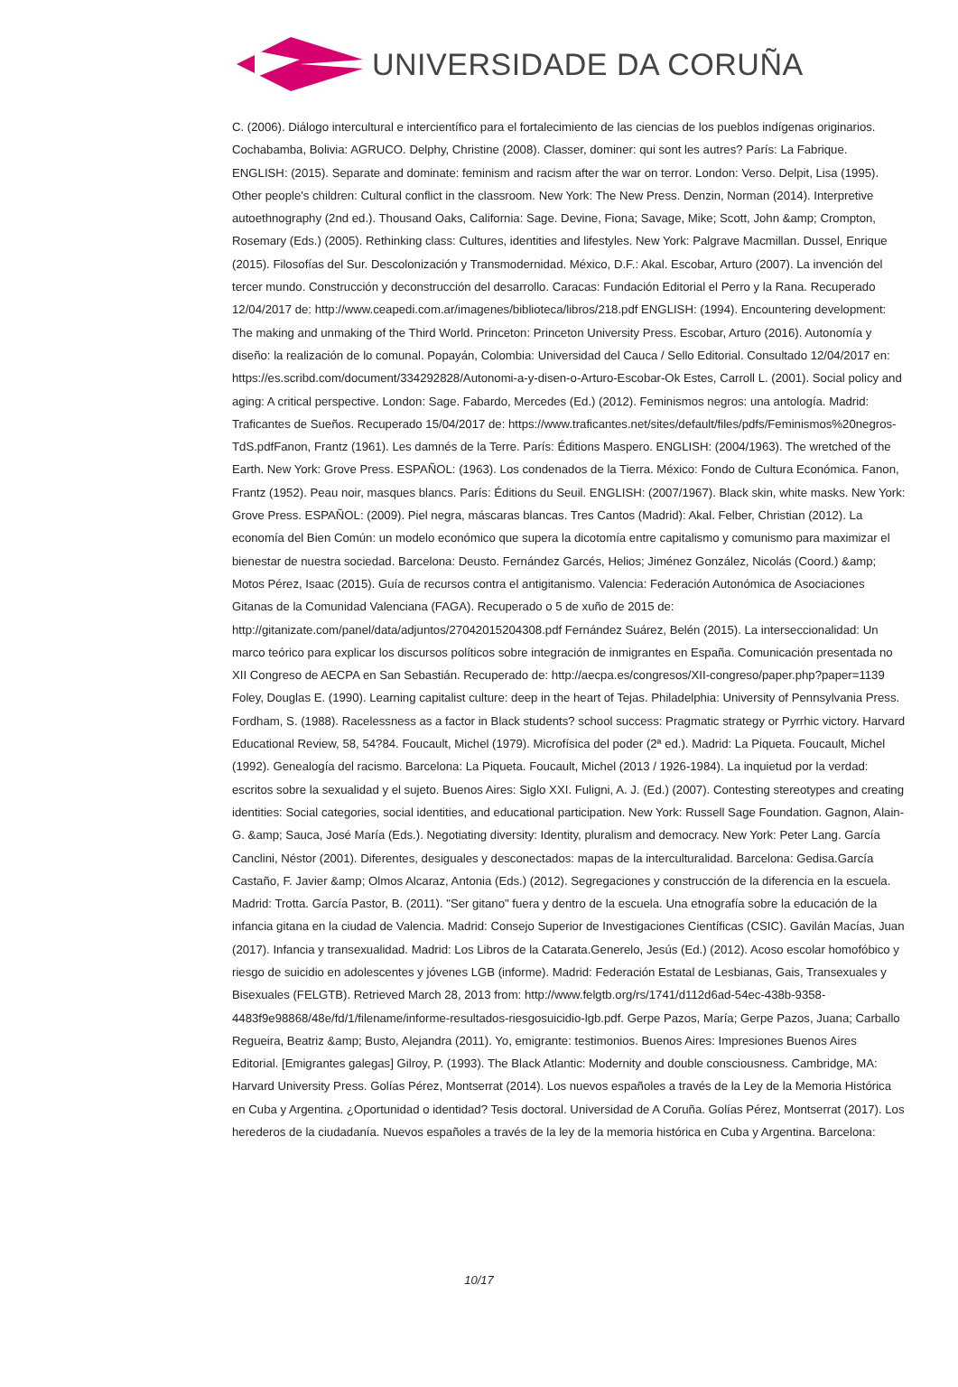UNIVERSIDADE DA CORUÑA
C. (2006). Diálogo intercultural e intercientífico para el fortalecimiento de las ciencias de los pueblos indígenas originarios. Cochabamba, Bolivia: AGRUCO. Delphy, Christine (2008). Classer, dominer: qui sont les autres? París: La Fabrique. ENGLISH: (2015). Separate and dominate: feminism and racism after the war on terror. London: Verso. Delpit, Lisa (1995). Other people's children: Cultural conflict in the classroom. New York: The New Press. Denzin, Norman (2014). Interpretive autoethnography (2nd ed.). Thousand Oaks, California: Sage. Devine, Fiona; Savage, Mike; Scott, John &amp; Crompton, Rosemary (Eds.) (2005). Rethinking class: Cultures, identities and lifestyles. New York: Palgrave Macmillan. Dussel, Enrique (2015). Filosofías del Sur. Descolonización y Transmodernidad. México, D.F.: Akal. Escobar, Arturo (2007). La invención del tercer mundo. Construcción y deconstrucción del desarrollo. Caracas: Fundación Editorial el Perro y la Rana. Recuperado 12/04/2017 de: http://www.ceapedi.com.ar/imagenes/biblioteca/libros/218.pdf ENGLISH: (1994). Encountering development: The making and unmaking of the Third World. Princeton: Princeton University Press. Escobar, Arturo (2016). Autonomía y diseño: la realización de lo comunal. Popayán, Colombia: Universidad del Cauca / Sello Editorial. Consultado 12/04/2017 en: https://es.scribd.com/document/334292828/Autonomi-a-y-disen-o-Arturo-Escobar-Ok Estes, Carroll L. (2001). Social policy and aging: A critical perspective. London: Sage. Fabardo, Mercedes (Ed.) (2012). Feminismos negros: una antología. Madrid: Traficantes de Sueños. Recuperado 15/04/2017 de: https://www.traficantes.net/sites/default/files/pdfs/Feminismos%20negros-TdS.pdfFanon, Frantz (1961). Les damnés de la Terre. París: Éditions Maspero. ENGLISH: (2004/1963). The wretched of the Earth. New York: Grove Press. ESPAÑOL: (1963). Los condenados de la Tierra. México: Fondo de Cultura Económica. Fanon, Frantz (1952). Peau noir, masques blancs. París: Éditions du Seuil. ENGLISH: (2007/1967). Black skin, white masks. New York: Grove Press. ESPAÑOL: (2009). Piel negra, máscaras blancas. Tres Cantos (Madrid): Akal. Felber, Christian (2012). La economía del Bien Común: un modelo económico que supera la dicotomía entre capitalismo y comunismo para maximizar el bienestar de nuestra sociedad. Barcelona: Deusto. Fernández Garcés, Helios; Jiménez González, Nicolás (Coord.) &amp; Motos Pérez, Isaac (2015). Guía de recursos contra el antigitanismo. Valencia: Federación Autonómica de Asociaciones Gitanas de la Comunidad Valenciana (FAGA). Recuperado o 5 de xuño de 2015 de: http://gitanizate.com/panel/data/adjuntos/27042015204308.pdf Fernández Suárez, Belén (2015). La interseccionalidad: Un marco teórico para explicar los discursos políticos sobre integración de inmigrantes en España. Comunicación presentada no XII Congreso de AECPA en San Sebastián. Recuperado de: http://aecpa.es/congresos/XII-congreso/paper.php?paper=1139 Foley, Douglas E. (1990). Learning capitalist culture: deep in the heart of Tejas. Philadelphia: University of Pennsylvania Press. Fordham, S. (1988). Racelessness as a factor in Black students? school success: Pragmatic strategy or Pyrrhic victory. Harvard Educational Review, 58, 54?84. Foucault, Michel (1979). Microfísica del poder (2ª ed.). Madrid: La Piqueta. Foucault, Michel (1992). Genealogía del racismo. Barcelona: La Piqueta. Foucault, Michel (2013 / 1926-1984). La inquietud por la verdad: escritos sobre la sexualidad y el sujeto. Buenos Aires: Siglo XXI. Fuligni, A. J. (Ed.) (2007). Contesting stereotypes and creating identities: Social categories, social identities, and educational participation. New York: Russell Sage Foundation. Gagnon, Alain-G. &amp; Sauca, José María (Eds.). Negotiating diversity: Identity, pluralism and democracy. New York: Peter Lang. García Canclini, Néstor (2001). Diferentes, desiguales y desconectados: mapas de la interculturalidad. Barcelona: Gedisa.García Castaño, F. Javier &amp; Olmos Alcaraz, Antonia (Eds.) (2012). Segregaciones y construcción de la diferencia en la escuela. Madrid: Trotta. García Pastor, B. (2011). "Ser gitano" fuera y dentro de la escuela. Una etnografía sobre la educación de la infancia gitana en la ciudad de Valencia. Madrid: Consejo Superior de Investigaciones Científicas (CSIC). Gavilán Macías, Juan (2017). Infancia y transexualidad. Madrid: Los Libros de la Catarata.Generelo, Jesús (Ed.) (2012). Acoso escolar homofóbico y riesgo de suicidio en adolescentes y jóvenes LGB (informe). Madrid: Federación Estatal de Lesbianas, Gais, Transexuales y Bisexuales (FELGTB). Retrieved March 28, 2013 from: http://www.felgtb.org/rs/1741/d112d6ad-54ec-438b-9358-4483f9e98868/48e/fd/1/filename/informe-resultados-riesgosuicidio-lgb.pdf. Gerpe Pazos, María; Gerpe Pazos, Juana; Carballo Regueira, Beatriz &amp; Busto, Alejandra (2011). Yo, emigrante: testimonios. Buenos Aires: Impresiones Buenos Aires Editorial. [Emigrantes galegas] Gilroy, P. (1993). The Black Atlantic: Modernity and double consciousness. Cambridge, MA: Harvard University Press. Golías Pérez, Montserrat (2014). Los nuevos españoles a través de la Ley de la Memoria Histórica en Cuba y Argentina. ¿Oportunidad o identidad? Tesis doctoral. Universidad de A Coruña. Golías Pérez, Montserrat (2017). Los herederos de la ciudadanía. Nuevos españoles a través de la ley de la memoria histórica en Cuba y Argentina. Barcelona:
10/17